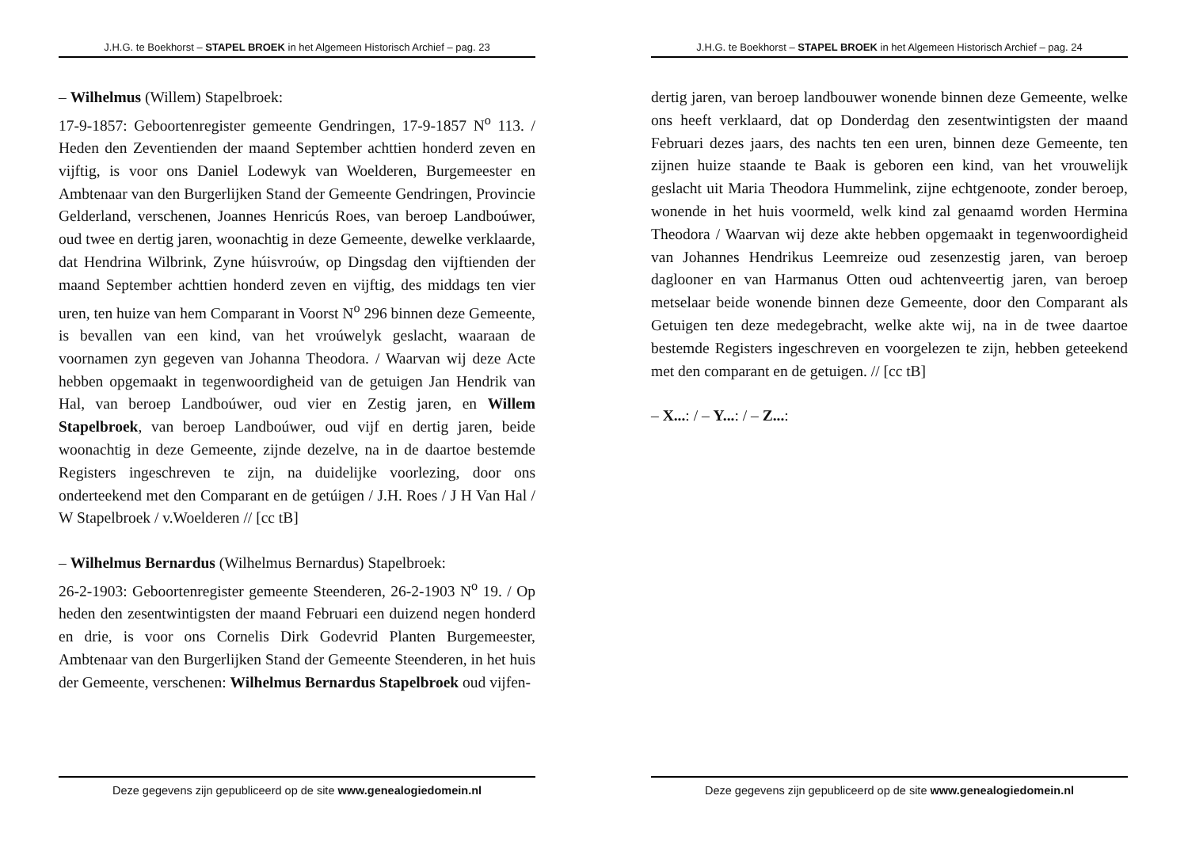J.H.G. te Boekhorst – STAPEL BROEK in het Algemeen Historisch Archief – pag. 23
– Wilhelmus (Willem) Stapelbroek:
17-9-1857: Geboortenregister gemeente Gendringen, 17-9-1857 N<sup>o</sup> 113. / Heden den Zeventienden der maand September achttien honderd zeven en vijftig, is voor ons Daniel Lodewyk van Woelderen, Burgemeester en Ambtenaar van den Burgerlijken Stand der Gemeente Gendringen, Provincie Gelderland, verschenen, Joannes Henricús Roes, van beroep Landboúwer, oud twee en dertig jaren, woonachtig in deze Gemeente, dewelke verklaarde, dat Hendrina Wilbrink, Zyne húisvroúw, op Dingsdag den vijftienden der maand September achttien honderd zeven en vijftig, des middags ten vier uren, ten huize van hem Comparant in Voorst N<sup>o</sup> 296 binnen deze Gemeente, is bevallen van een kind, van het vroúwelyk geslacht, waaraan de voornamen zyn gegeven van Johanna Theodora. / Waarvan wij deze Acte hebben opgemaakt in tegenwoordigheid van de getuigen Jan Hendrik van Hal, van beroep Landboúwer, oud vier en Zestig jaren, en Willem Stapelbroek, van beroep Landboúwer, oud vijf en dertig jaren, beide woonachtig in deze Gemeente, zijnde dezelve, na in de daartoe bestemde Registers ingeschreven te zijn, na duidelijke voorlezing, door ons onderteekend met den Comparant en de getúigen / J.H. Roes / J H Van Hal / W Stapelbroek / v.Woelderen // [cc tB]
– Wilhelmus Bernardus (Wilhelmus Bernardus) Stapelbroek:
26-2-1903: Geboortenregister gemeente Steenderen, 26-2-1903 N<sup>o</sup> 19. / Op heden den zesentwintigsten der maand Februari een duizend negen honderd en drie, is voor ons Cornelis Dirk Godevrid Planten Burgemeester, Ambtenaar van den Burgerlijken Stand der Gemeente Steenderen, in het huis der Gemeente, verschenen: Wilhelmus Bernardus Stapelbroek oud vijfen-
Deze gegevens zijn gepubliceerd op de site www.genealogiedomein.nl
J.H.G. te Boekhorst – STAPEL BROEK in het Algemeen Historisch Archief – pag. 24
dertig jaren, van beroep landbouwer wonende binnen deze Gemeente, welke ons heeft verklaard, dat op Donderdag den zesentwintigsten der maand Februari dezes jaars, des nachts ten een uren, binnen deze Gemeente, ten zijnen huize staande te Baak is geboren een kind, van het vrouwelijk geslacht uit Maria Theodora Hummelink, zijne echtgenoote, zonder beroep, wonende in het huis voormeld, welk kind zal genaamd worden Hermina Theodora / Waarvan wij deze akte hebben opgemaakt in tegenwoordigheid van Johannes Hendrikus Leemreize oud zesenzestig jaren, van beroep daglooner en van Harmanus Otten oud achtenveertig jaren, van beroep metselaar beide wonende binnen deze Gemeente, door den Comparant als Getuigen ten deze medegebracht, welke akte wij, na in de twee daartoe bestemde Registers ingeschreven en voorgelezen te zijn, hebben geteekend met den comparant en de getuigen. // [cc tB]
– X...: / – Y...: / – Z...:
Deze gegevens zijn gepubliceerd op de site www.genealogiedomein.nl